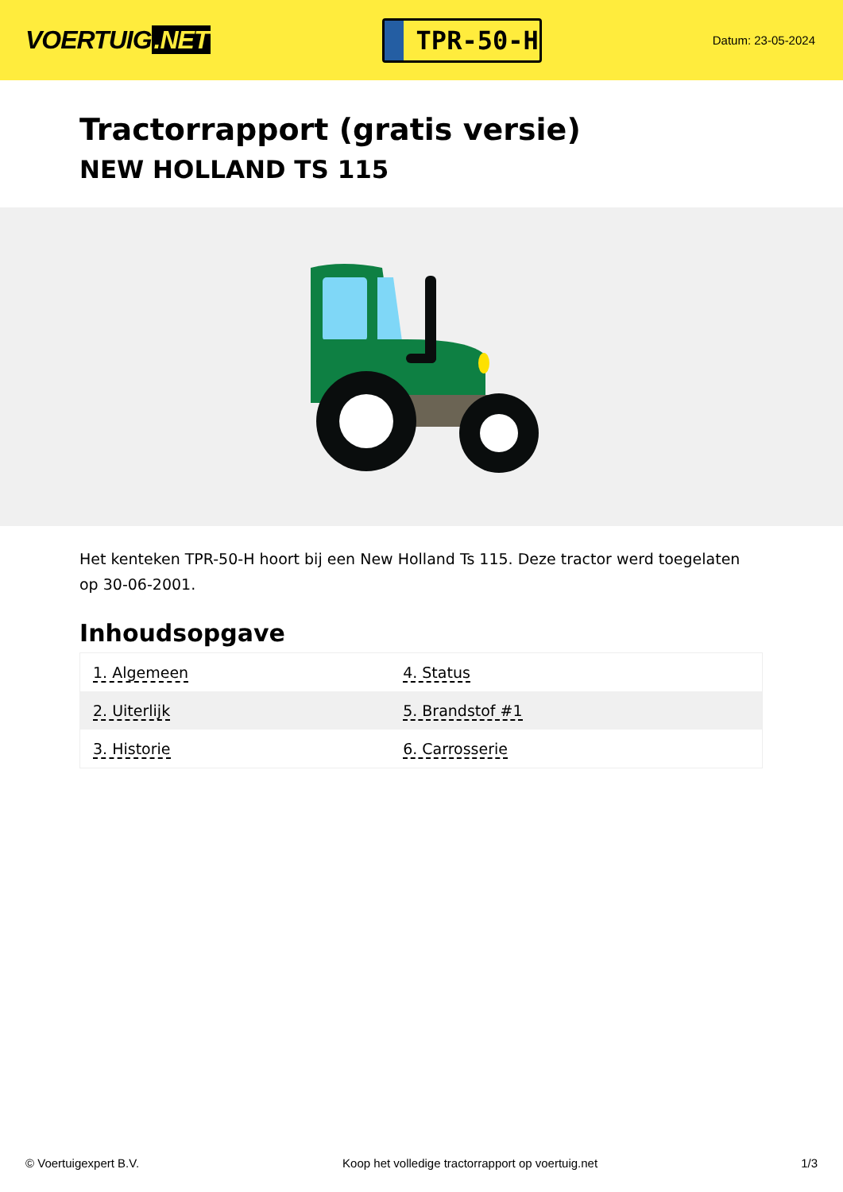VOERTUIG.NET
TPR-50-H
Datum: 23-05-2024
Tractorrapport (gratis versie)
NEW HOLLAND TS 115
Het kenteken TPR-50-H hoort bij een New Holland Ts 115. Deze tractor werd toegelaten op 30-06-2001.
Inhoudsopgave
| 1. Algemeen | 4. Status |
| 2. Uiterlijk | 5. Brandstof #1 |
| 3. Historie | 6. Carrosserie |
© Voertuigexpert B.V. Koop het volledige tractorrapport op voertuig.net 1/3